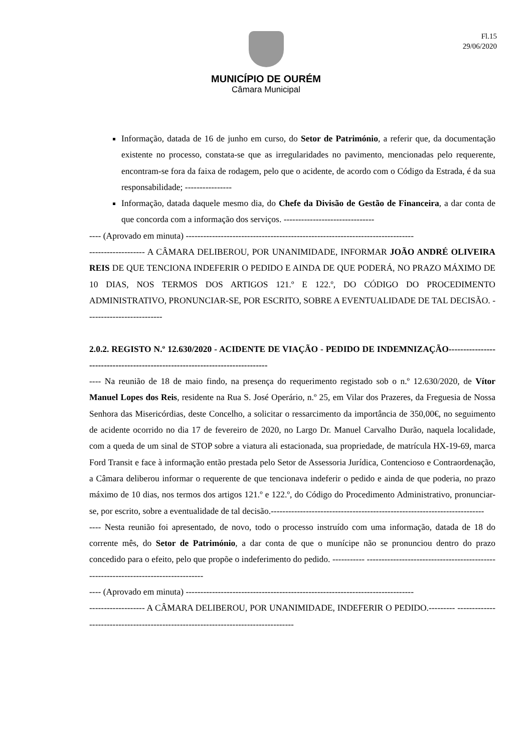Fl.15
29/06/2020
MUNICÍPIO DE OURÉM
Câmara Municipal
Informação, datada de 16 de junho em curso, do Setor de Património, a referir que, da documentação existente no processo, constata-se que as irregularidades no pavimento, mencionadas pelo requerente, encontram-se fora da faixa de rodagem, pelo que o acidente, de acordo com o Código da Estrada, é da sua responsabilidade; ----------------
Informação, datada daquele mesmo dia, do Chefe da Divisão de Gestão de Financeira, a dar conta de que concorda com a informação dos serviços. -------------------------------
---- (Aprovado em minuta) ------------------------------------------------------------------------------
------------------- A CÂMARA DELIBEROU, POR UNANIMIDADE, INFORMAR JOÃO ANDRÉ OLIVEIRA REIS DE QUE TENCIONA INDEFERIR O PEDIDO E AINDA DE QUE PODERÁ, NO PRAZO MÁXIMO DE 10 DIAS, NOS TERMOS DOS ARTIGOS 121.º E 122.º, DO CÓDIGO DO PROCEDIMENTO ADMINISTRATIVO, PRONUNCIAR-SE, POR ESCRITO, SOBRE A EVENTUALIDADE DE TAL DECISÃO. --------------------------
2.0.2. REGISTO N.º 12.630/2020 - ACIDENTE DE VIAÇÃO - PEDIDO DE INDEMNIZAÇÃO-----------------------------------------------------------------------------
---- Na reunião de 18 de maio findo, na presença do requerimento registado sob o n.º 12.630/2020, de Vítor Manuel Lopes dos Reis, residente na Rua S. José Operário, n.º 25, em Vilar dos Prazeres, da Freguesia de Nossa Senhora das Misericórdias, deste Concelho, a solicitar o ressarcimento da importância de 350,00€, no seguimento de acidente ocorrido no dia 17 de fevereiro de 2020, no Largo Dr. Manuel Carvalho Durão, naquela localidade, com a queda de um sinal de STOP sobre a viatura ali estacionada, sua propriedade, de matrícula HX-19-69, marca Ford Transit e face à informação então prestada pelo Setor de Assessoria Jurídica, Contencioso e Contraordenação, a Câmara deliberou informar o requerente de que tencionava indeferir o pedido e ainda de que poderia, no prazo máximo de 10 dias, nos termos dos artigos 121.º e 122.º, do Código do Procedimento Administrativo, pronunciar-se, por escrito, sobre a eventualidade de tal decisão.-------------------------------------------------------------------------
---- Nesta reunião foi apresentado, de novo, todo o processo instruído com uma informação, datada de 18 do corrente mês, do Setor de Património, a dar conta de que o munícipe não se pronunciou dentro do prazo concedido para o efeito, pelo que propõe o indeferimento do pedido. ----------- -----------------------------------------------------------------------------------
---- (Aprovado em minuta) ------------------------------------------------------------------------------
------------------- A CÂMARA DELIBEROU, POR UNANIMIDADE, INDEFERIR O PEDIDO.--------- -----------------------------------------------------------------------------------